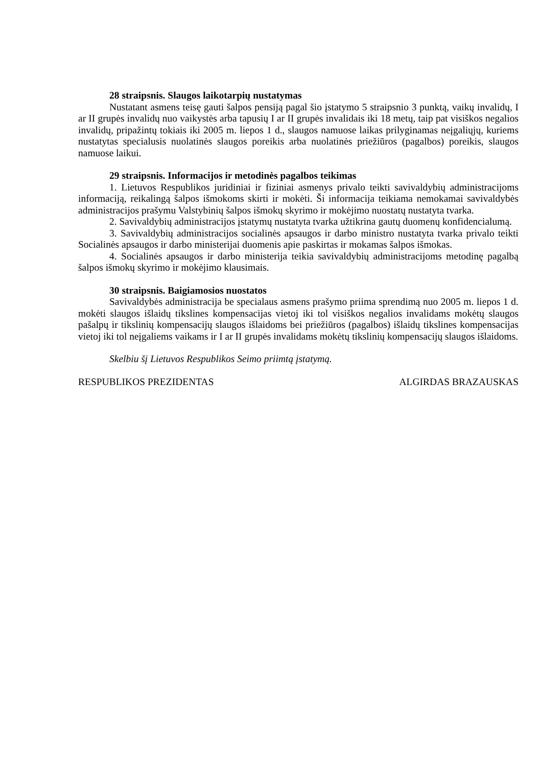28 straipsnis. Slaugos laikotarpių nustatymas
Nustatant asmens teisę gauti šalpos pensiją pagal šio įstatymo 5 straipsnio 3 punktą, vaikų invalidų, I ar II grupės invalidų nuo vaikystės arba tapusių I ar II grupės invalidais iki 18 metų, taip pat visiškos negalios invalidų, pripažintų tokiais iki 2005 m. liepos 1 d., slaugos namuose laikas prilyginamas neįgaliųjų, kuriems nustatytas specialusis nuolatinės slaugos poreikis arba nuolatinės priežiūros (pagalbos) poreikis, slaugos namuose laikui.
29 straipsnis. Informacijos ir metodinės pagalbos teikimas
1. Lietuvos Respublikos juridiniai ir fiziniai asmenys privalo teikti savivaldybių administracijoms informaciją, reikalingą šalpos išmokoms skirti ir mokėti. Ši informacija teikiama nemokamai savivaldybės administracijos prašymu Valstybinių šalpos išmokų skyrimo ir mokėjimo nuostatų nustatyta tvarka.
2. Savivaldybių administracijos įstatymų nustatyta tvarka užtikrina gautų duomenų konfidencialumą.
3. Savivaldybių administracijos socialinės apsaugos ir darbo ministro nustatyta tvarka privalo teikti Socialinės apsaugos ir darbo ministerijai duomenis apie paskirtas ir mokamas šalpos išmokas.
4. Socialinės apsaugos ir darbo ministerija teikia savivaldybių administracijoms metodinę pagalbą šalpos išmokų skyrimo ir mokėjimo klausimais.
30 straipsnis. Baigiamosios nuostatos
Savivaldybės administracija be specialaus asmens prašymo priima sprendimą nuo 2005 m. liepos 1 d. mokėti slaugos išlaidų tikslines kompensacijas vietoj iki tol visiškos negalios invalidams mokėtų slaugos pašalpų ir tikslinių kompensacijų slaugos išlaidoms bei priežiūros (pagalbos) išlaidų tikslines kompensacijas vietoj iki tol neįgaliems vaikams ir I ar II grupės invalidams mokėtų tikslinių kompensacijų slaugos išlaidoms.
Skelbiu šį Lietuvos Respublikos Seimo priimtą įstatymą.
RESPUBLIKOS PREZIDENTAS ALGIRDAS BRAZAUSKAS